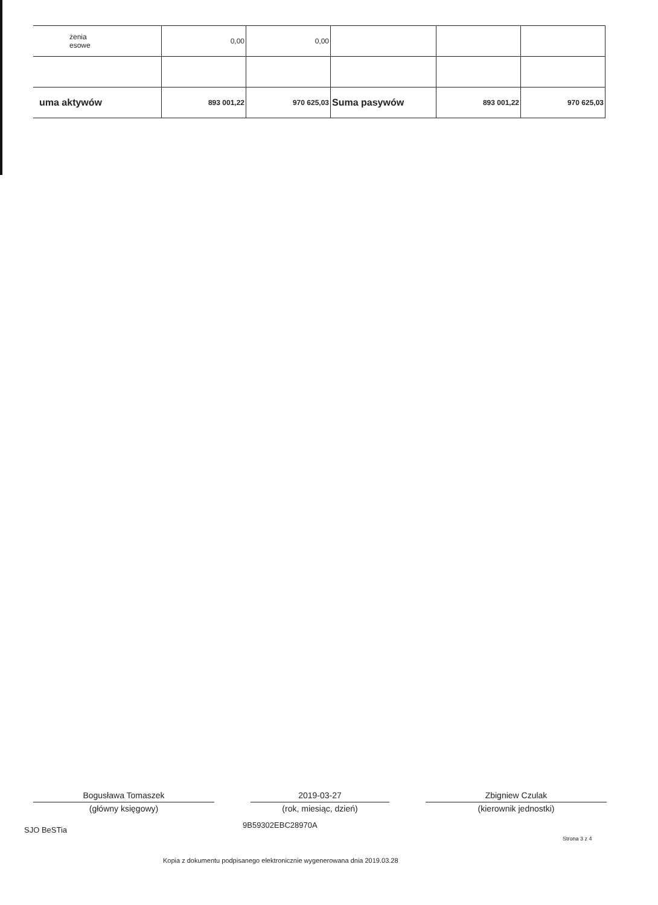| żenia esowe | 0,00 | 0,00 | | | |
| uma aktywów | 893 001,22 | 970 625,03 | Suma pasywów | 893 001,22 | 970 625,03 |
Bogusława Tomaszek
(główny księgowy)
2019-03-27
(rok, miesiąc, dzień)
Zbigniew Czulak
(kierownik jednostki)
SJO BeSTia
9B59302EBC28970A
Strona 3 z 4
Kopia z dokumentu podpisanego elektronicznie wygenerowana dnia 2019.03.28